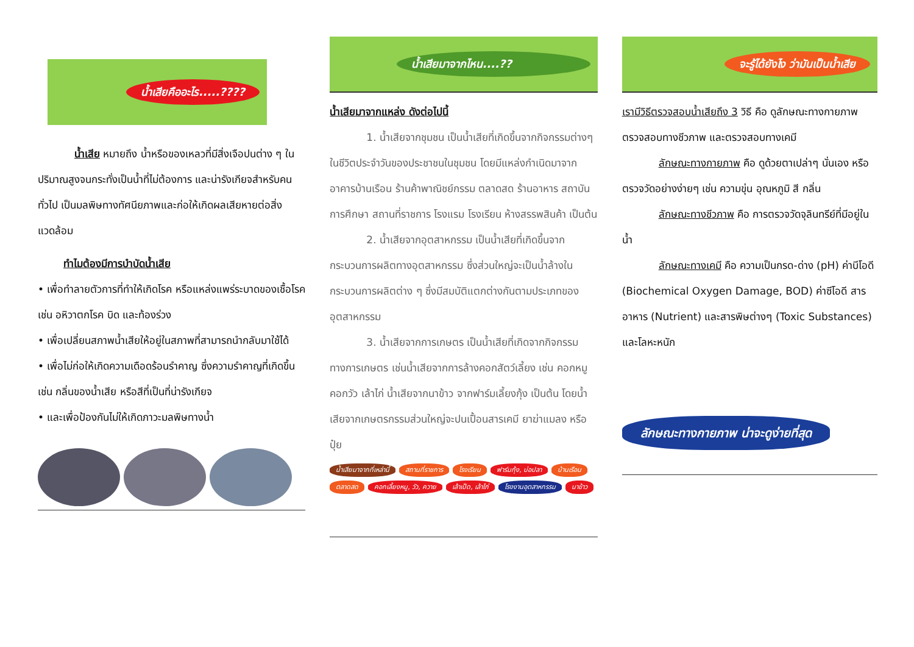น้ำเสียคืออะไร.....????
น้ำเสีย หมายถึง น้ำหรือของเหลวที่มีสิ่งเจือปนต่าง ๆ ในปริมาณสูงจนกระทั่งเป็นน้ำที่ไม่ต้องการ และน่ารังเกียจสำหรับคนทั่วไป เป็นมลพิษทางทัศนียภาพและก่อให้เกิดผลเสียหายต่อสิ่งแวดล้อม
ทำไมต้องมีการบำบัดน้ำเสีย
• เพื่อทำลายตัวการที่ทำให้เกิดโรค หรือแหล่งแพร่ระบาดของเชื้อโรค เช่น อหิวาตกโรค บิด และท้องร่วง
• เพื่อเปลี่ยนสภาพน้ำเสียให้อยู่ในสภาพที่สามารถนำกลับมาใช้ได้
• เพื่อไม่ก่อให้เกิดความเดือดร้อนรำคาญ ซึ่งความรำคาญที่เกิดขึ้น เช่น กลิ่นของน้ำเสีย หรือสีที่เป็นที่น่ารังเกียจ
• และเพื่อป้องกันไม่ให้เกิดภาวะมลพิษทางน้ำ
น้ำเสียมาจากไหน....??
น้ำเสียมาจากแหล่ง ดังต่อไปนี้
1. น้ำเสียจากชุมชน เป็นน้ำเสียที่เกิดขึ้นจากกิจกรรมต่างๆ ในชีวิตประจำวันของประชาชนในชุมชน โดยมีแหล่งกำเนิดมาจาก อาคารบ้านเรือน ร้านค้าพาณิชย์กรรม ตลาดสด ร้านอาหาร สถาบันการศึกษา สถานที่ราชการ โรงแรม โรงเรียน ห้างสรรพสินค้า เป็นต้น
2. น้ำเสียจากอุตสาหกรรม เป็นน้ำเสียที่เกิดขึ้นจากกระบวนการผลิตทางอุตสาหกรรม ซึ่งส่วนใหญ่จะเป็นน้ำล้างในกระบวนการผลิตต่าง ๆ ซึ่งมีสมบัติแตกต่างกันตามประเภทของอุตสาหกรรม
3. น้ำเสียจากการเกษตร เป็นน้ำเสียที่เกิดจากกิจกรรมทางการเกษตร เช่นน้ำเสียจากการล้างคอกสัตว์เลี้ยง เช่น คอกหมู คอกวัว เล้าไก่ น้ำเสียจากนาข้าว จากฟาร์มเลี้ยงกุ้ง เป็นต้น โดยน้ำเสียจากเกษตรกรรมส่วนใหญ่จะปนเปื้อนสารเคมี ยาฆ่าแมลง หรือปุ๋ย
น้ำเสียมาจากที่เหล่านี้ สถานที่ราชการ โรงเรียน ฟาร์มกุ้ง, บ่อปลา บ้านเรือน ตลาดสด คอกเลี้ยงหมู, วัว, ควาย เล้าเป็ด, เล้าไก่ โรงงานอุตสาหกรรม นาข้าว
จะรู้ได้ยังไง ว่ามันเป็นน้ำเสีย
เรามีวิธีตรวจสอบน้ำเสียถึง 3 วิธี คือ ดูลักษณะทางกายภาพ ตรวจสอบทางชีวภาพ และตรวจสอบทางเคมี
ลักษณะทางกายภาพ คือ ดูด้วยตาเปล่าๆ นั่นเอง หรือตรวจวัดอย่างง่ายๆ เช่น ความขุ่น อุณหภูมิ สี กลิ่น
ลักษณะทางชีวภาพ คือ การตรวจวัดจุลินทรีย์ที่มีอยู่ในน้ำ
ลักษณะทางเคมี คือ ความเป็นกรด-ด่าง (pH) ค่าบีโอดี (Biochemical Oxygen Damage, BOD) ค่าซีโอดี สารอาหาร (Nutrient) และสารพิษต่างๆ (Toxic Substances) และโลหะหนัก
ลักษณะทางกายภาพ น่าจะดูง่ายที่สุด